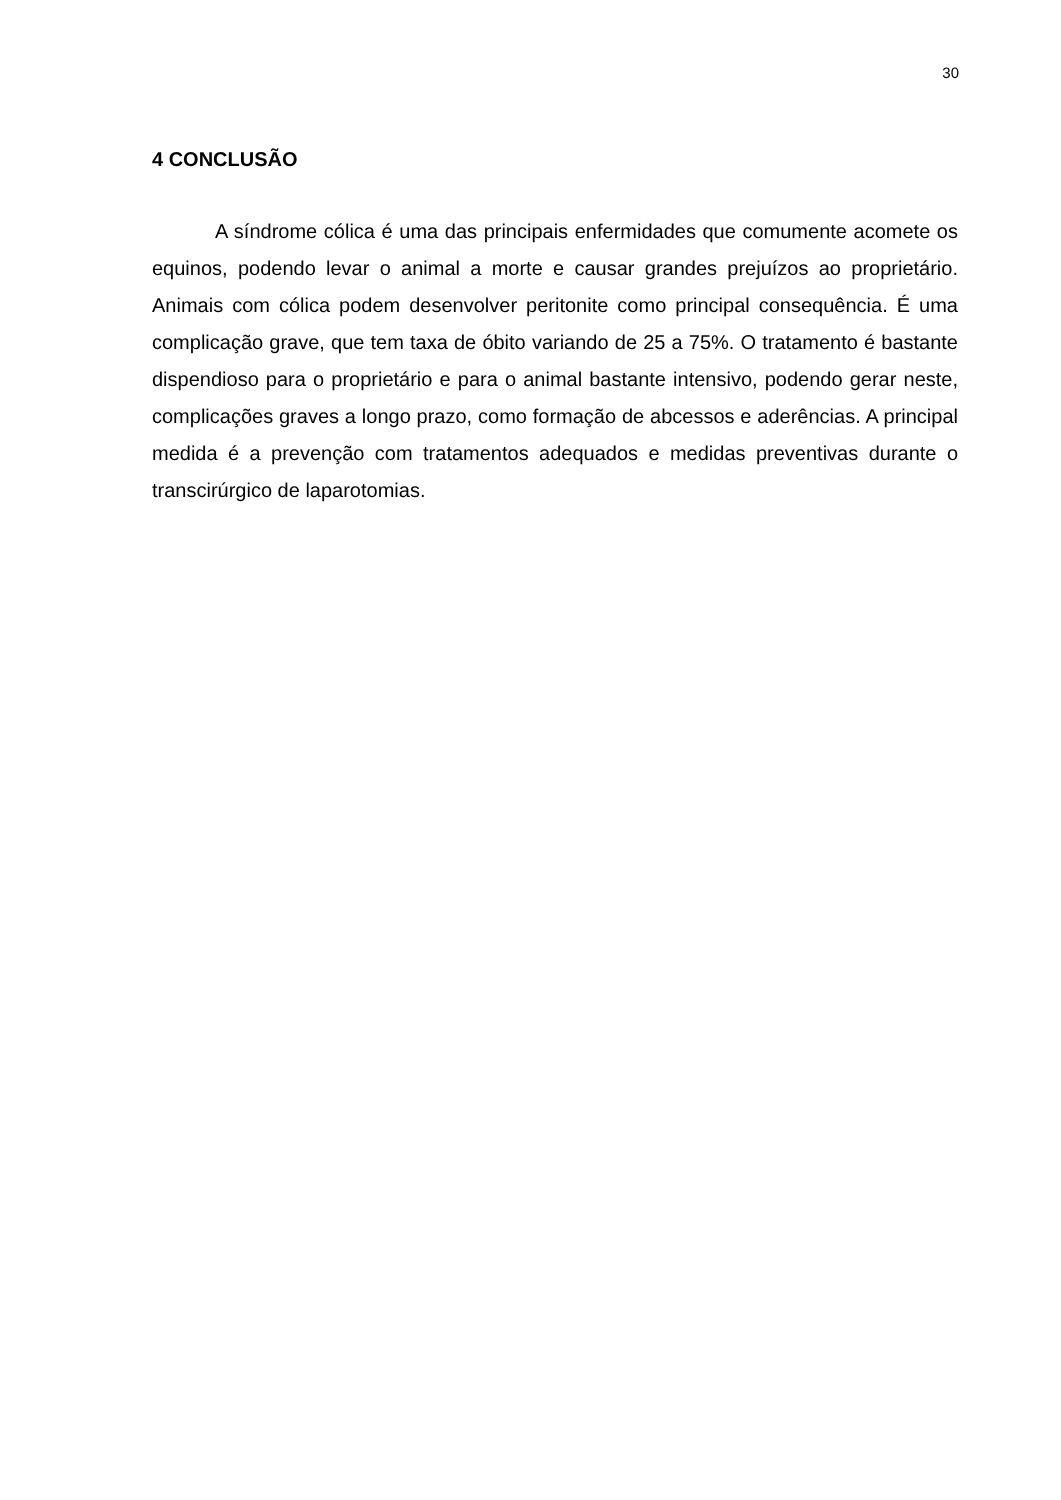30
4 CONCLUSÃO
A síndrome cólica é uma das principais enfermidades que comumente acomete os equinos, podendo levar o animal a morte e causar grandes prejuízos ao proprietário. Animais com cólica podem desenvolver peritonite como principal consequência. É uma complicação grave, que tem taxa de óbito variando de 25 a 75%. O tratamento é bastante dispendioso para o proprietário e para o animal bastante intensivo, podendo gerar neste, complicações graves a longo prazo, como formação de abcessos e aderências. A principal medida é a prevenção com tratamentos adequados e medidas preventivas durante o transcirúrgico de laparotomias.